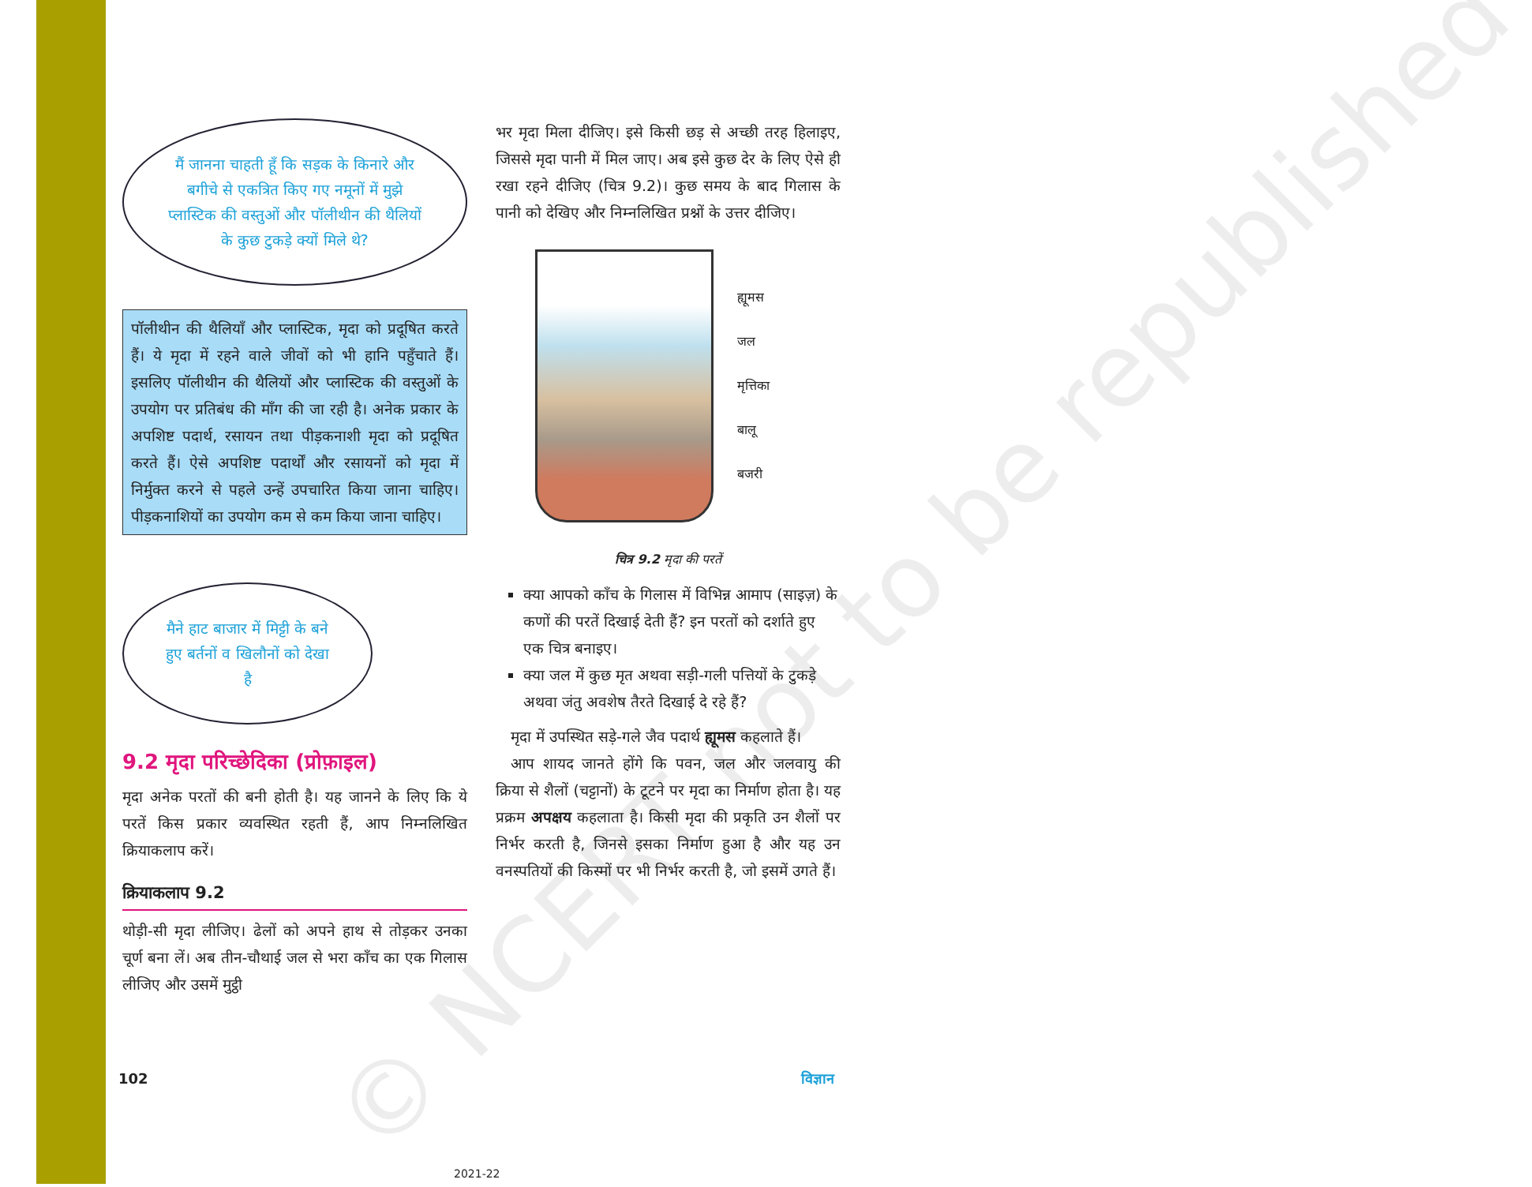© NCERT not to be republished
मैं जानना चाहती हूँ कि सड़क के किनारे और बगीचे से एकत्रित किए गए नमूनों में मुझे प्लास्टिक की वस्तुओं और पॉलीथीन की थैलियों के कुछ टुकड़े क्यों मिले थे?
पॉलीथीन की थैलियाँ और प्लास्टिक, मृदा को प्रदूषित करते हैं। ये मृदा में रहने वाले जीवों को भी हानि पहुँचाते हैं। इसलिए पॉलीथीन की थैलियों और प्लास्टिक की वस्तुओं के उपयोग पर प्रतिबंध की माँग की जा रही है। अनेक प्रकार के अपशिष्ट पदार्थ, रसायन तथा पीड़कनाशी मृदा को प्रदूषित करते हैं। ऐसे अपशिष्ट पदार्थों और रसायनों को मृदा में निर्मुक्त करने से पहले उन्हें उपचारित किया जाना चाहिए। पीड़कनाशियों का उपयोग कम से कम किया जाना चाहिए।
मैने हाट बाजार में मिट्टी के बने हुए बर्तनों व खिलौनों को देखा है
9.2 मृदा परिच्छेदिका (प्रोफ़ाइल)
मृदा अनेक परतों की बनी होती है। यह जानने के लिए कि ये परतें किस प्रकार व्यवस्थित रहती हैं, आप निम्नलिखित क्रियाकलाप करें।
क्रियाकलाप 9.2
थोड़ी-सी मृदा लीजिए। ढेलों को अपने हाथ से तोड़कर उनका चूर्ण बना लें। अब तीन-चौथाई जल से भरा काँच का एक गिलास लीजिए और उसमें मुट्ठी
भर मृदा मिला दीजिए। इसे किसी छड़ से अच्छी तरह हिलाइए, जिससे मृदा पानी में मिल जाए। अब इसे कुछ देर के लिए ऐसे ही रखा रहने दीजिए (चित्र 9.2)। कुछ समय के बाद गिलास के पानी को देखिए और निम्नलिखित प्रश्नों के उत्तर दीजिए।
ह्यूमस
जल
मृत्तिका
बालू
बजरी
चित्र 9.2 मृदा की परतें
क्या आपको काँच के गिलास में विभिन्न आमाप (साइज़) के कणों की परतें दिखाई देती हैं? इन परतों को दर्शाते हुए एक चित्र बनाइए।
क्या जल में कुछ मृत अथवा सड़ी-गली पत्तियों के टुकड़े अथवा जंतु अवशेष तैरते दिखाई दे रहे हैं?
 मृदा में उपस्थित सड़े-गले जैव पदार्थ ह्यूमस कहलाते हैं।
 आप शायद जानते होंगे कि पवन, जल और जलवायु की क्रिया से शैलों (चट्टानों) के टूटने पर मृदा का निर्माण होता है। यह प्रक्रम अपक्षय कहलाता है। किसी मृदा की प्रकृति उन शैलों पर निर्भर करती है, जिनसे इसका निर्माण हुआ है और यह उन वनस्पतियों की किस्मों पर भी निर्भर करती है, जो इसमें उगते हैं।
102 विज्ञान
2021-22